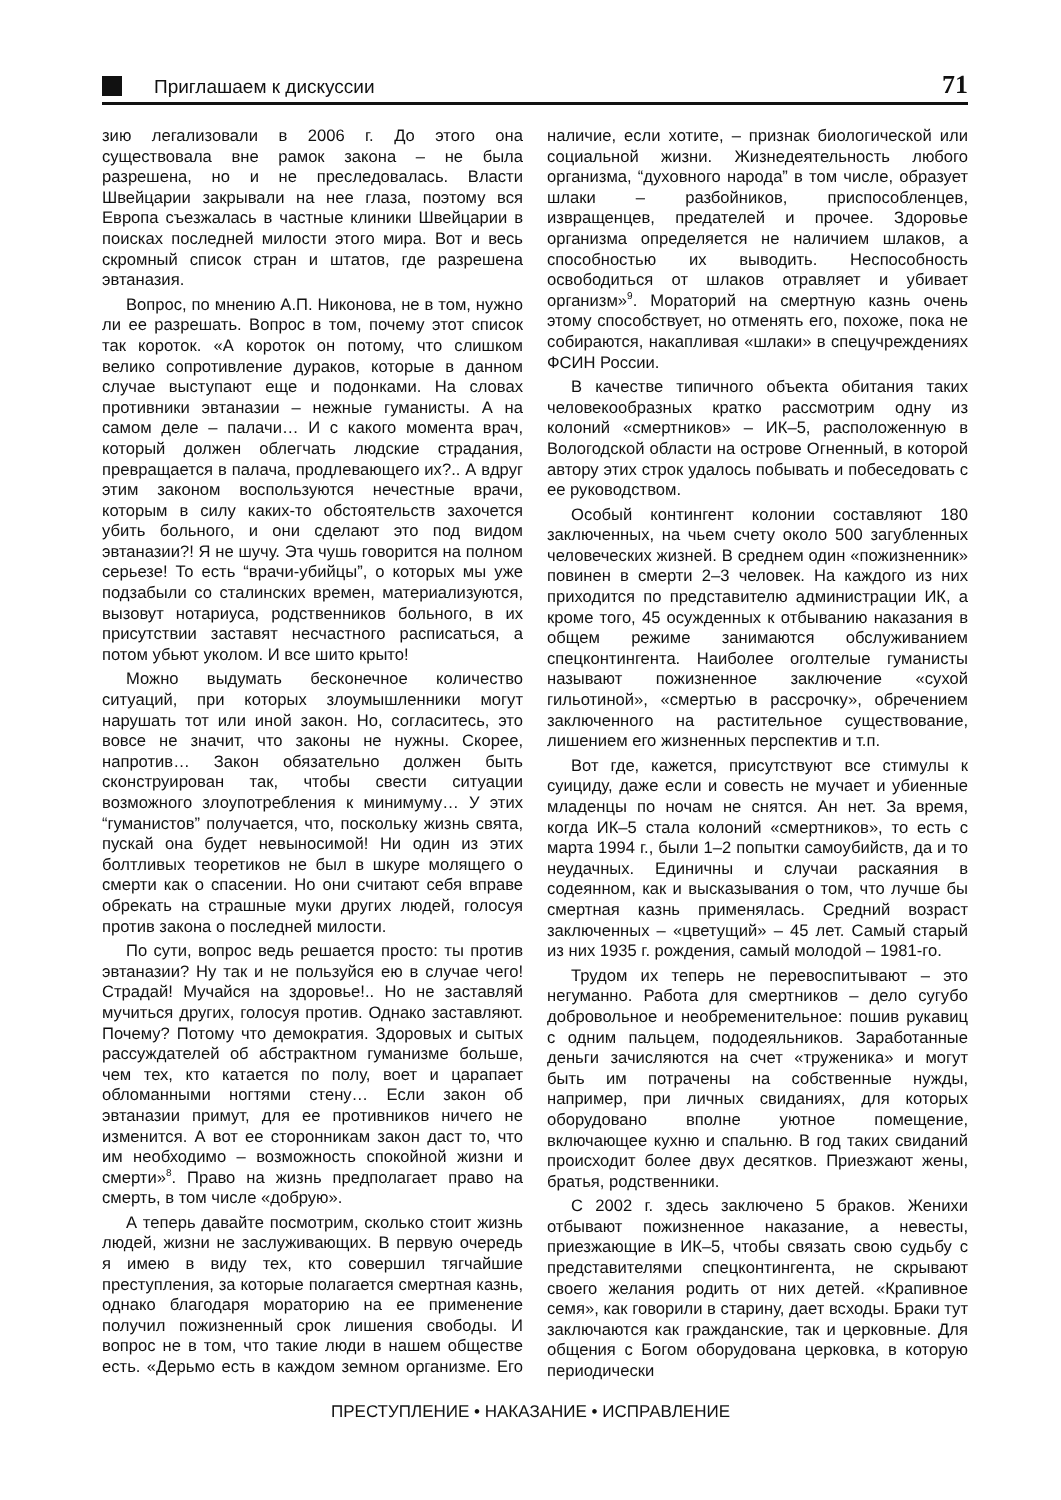Приглашаем к дискуссии
71
зию легализовали в 2006 г. До этого она существовала вне рамок закона – не была разрешена, но и не преследовалась. Власти Швейцарии закрывали на нее глаза, поэтому вся Европа съезжалась в частные клиники Швейцарии в поисках последней милости этого мира. Вот и весь скромный список стран и штатов, где разрешена эвтаназия.
Вопрос, по мнению А.П. Никонова, не в том, нужно ли ее разрешать. Вопрос в том, почему этот список так короток. «А короток он потому, что слишком велико сопротивление дураков, которые в данном случае выступают еще и подонками. На словах противники эвтаназии – нежные гуманисты. А на самом деле – палачи… И с какого момента врач, который должен облегчать людские страдания, превращается в палача, продлевающего их?.. А вдруг этим законом воспользуются нечестные врачи, которым в силу каких-то обстоятельств захочется убить больного, и они сделают это под видом эвтаназии?! Я не шучу. Эта чушь говорится на полном серьезе! То есть “врачи-убийцы”, о которых мы уже подзабыли со сталинских времен, материализуются, вызовут нотариуса, родственников больного, в их присутствии заставят несчастного расписаться, а потом убьют уколом. И все шито крыто!
Можно выдумать бесконечное количество ситуаций, при которых злоумышленники могут нарушать тот или иной закон. Но, согласитесь, это вовсе не значит, что законы не нужны. Скорее, напротив… Закон обязательно должен быть сконструирован так, чтобы свести ситуации возможного злоупотребления к минимуму… У этих “гуманистов” получается, что, поскольку жизнь свята, пускай она будет невыносимой! Ни один из этих болтливых теоретиков не был в шкуре молящего о смерти как о спасении. Но они считают себя вправе обрекать на страшные муки других людей, голосуя против закона о последней милости.
По сути, вопрос ведь решается просто: ты против эвтаназии? Ну так и не пользуйся ею в случае чего! Страдай! Мучайся на здоровье!.. Но не заставляй мучиться других, голосуя против. Однако заставляют. Почему? Потому что демократия. Здоровых и сытых рассуждателей об абстрактном гуманизме больше, чем тех, кто катается по полу, воет и царапает обломанными ногтями стену… Если закон об эвтаназии примут, для ее противников ничего не изменится. А вот ее сторонникам закон даст то, что им необходимо – возможность спокойной жизни и смерти»<sup>8</sup>. Право на жизнь предполагает право на смерть, в том числе «добрую».
А теперь давайте посмотрим, сколько стоит жизнь людей, жизни не заслуживающих. В первую очередь я имею в виду тех, кто совершил тягчайшие преступления, за которые полагается смертная казнь, однако благодаря мораторию на ее применение получил пожизненный срок лишения свободы. И вопрос не в том, что такие люди в нашем обществе есть. «Дерьмо есть в каждом земном организме. Его наличие, если хотите, – признак биологической или социальной жизни. Жизнедеятельность любого организма, “духовного народа” в том числе, образует шлаки – разбойников, приспособленцев, извращенцев, предателей и прочее. Здоровье организма определяется не наличием шлаков, а способностью их выводить. Неспособность освободиться от шлаков отравляет и убивает организм»<sup>9</sup>. Мораторий на смертную казнь очень этому способствует, но отменять его, похоже, пока не собираются, накапливая «шлаки» в спецучреждениях ФСИН России.
В качестве типичного объекта обитания таких человекообразных кратко рассмотрим одну из колоний «смертников» – ИК–5, расположенную в Вологодской области на острове Огненный, в которой автору этих строк удалось побывать и побеседовать с ее руководством.
Особый контингент колонии составляют 180 заключенных, на чьем счету около 500 загубленных человеческих жизней. В среднем один «пожизненник» повинен в смерти 2–3 человек. На каждого из них приходится по представителю администрации ИК, а кроме того, 45 осужденных к отбыванию наказания в общем режиме занимаются обслуживанием спецконтингента. Наиболее оголтелые гуманисты называют пожизненное заключение «сухой гильотиной», «смертью в рассрочку», обречением заключенного на растительное существование, лишением его жизненных перспектив и т.п.
Вот где, кажется, присутствуют все стимулы к суициду, даже если и совесть не мучает и убиенные младенцы по ночам не снятся. Ан нет. За время, когда ИК–5 стала колоний «смертников», то есть с марта 1994 г., были 1–2 попытки самоубийств, да и то неудачных. Единичны и случаи раскаяния в содеянном, как и высказывания о том, что лучше бы смертная казнь применялась. Средний возраст заключенных – «цветущий» – 45 лет. Самый старый из них 1935 г. рождения, самый молодой – 1981-го.
Трудом их теперь не перевоспитывают – это негуманно. Работа для смертников – дело сугубо добровольное и необременительное: пошив рукавиц с одним пальцем, пододеяльников. Заработанные деньги зачисляются на счет «труженика» и могут быть им потрачены на собственные нужды, например, при личных свиданиях, для которых оборудовано вполне уютное помещение, включающее кухню и спальню. В год таких свиданий происходит более двух десятков. Приезжают жены, братья, родственники.
С 2002 г. здесь заключено 5 браков. Женихи отбывают пожизненное наказание, а невесты, приезжающие в ИК–5, чтобы связать свою судьбу с представителями спецконтингента, не скрывают своего желания родить от них детей. «Крапивное семя», как говорили в старину, дает всходы. Браки тут заключаются как гражданские, так и церковные. Для общения с Богом оборудована церковка, в которую периодически
ПРЕСТУПЛЕНИЕ • НАКАЗАНИЕ • ИСПРАВЛЕНИЕ